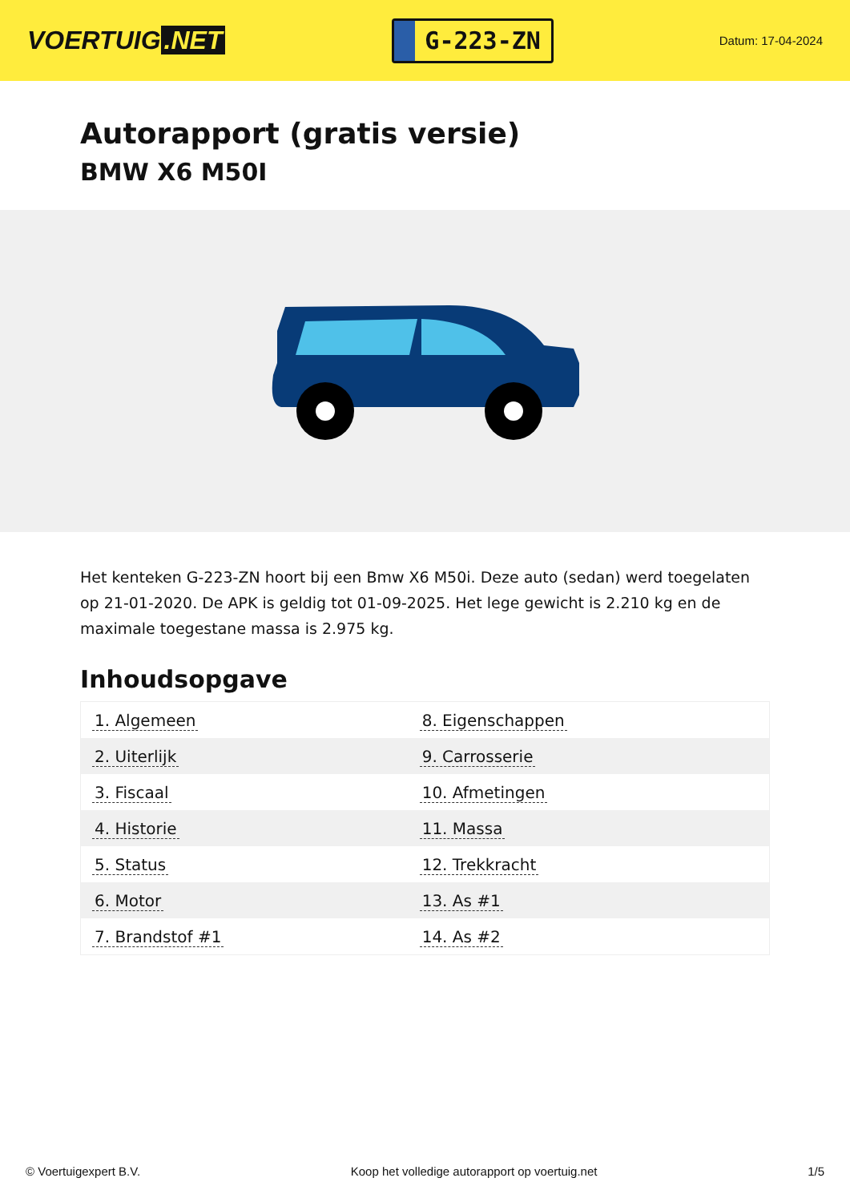VOERTUIG.NET
G-223-ZN
Datum: 17-04-2024
Autorapport (gratis versie)
BMW X6 M50I
Het kenteken G-223-ZN hoort bij een Bmw X6 M50i. Deze auto (sedan) werd toegelaten op 21-01-2020. De APK is geldig tot 01-09-2025. Het lege gewicht is 2.210 kg en de maximale toegestane massa is 2.975 kg.
Inhoudsopgave
| 1. Algemeen | 8. Eigenschappen |
| 2. Uiterlijk | 9. Carrosserie |
| 3. Fiscaal | 10. Afmetingen |
| 4. Historie | 11. Massa |
| 5. Status | 12. Trekkracht |
| 6. Motor | 13. As #1 |
| 7. Brandstof #1 | 14. As #2 |
© Voertuigexpert B.V. Koop het volledige autorapport op voertuig.net
1/5